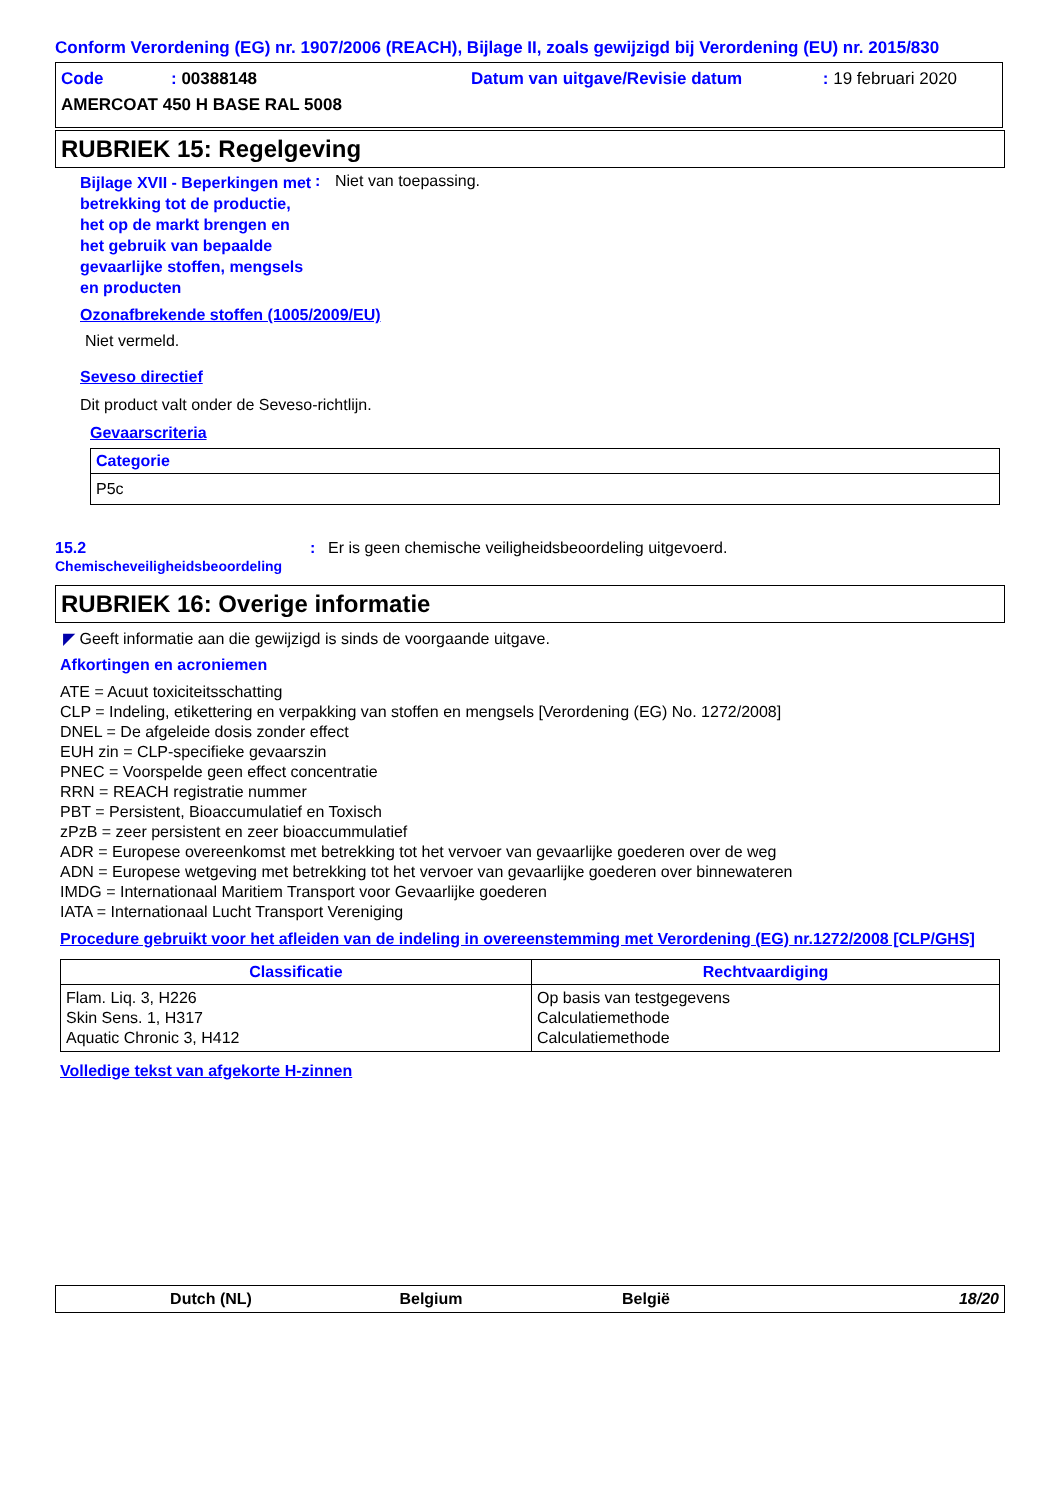Conform Verordening (EG) nr. 1907/2006 (REACH), Bijlage II, zoals gewijzigd bij Verordening (EU) nr. 2015/830
| Code | : 00388148 | Datum van uitgave/Revisie datum | : 19 februari 2020 |
| AMERCOAT 450 H BASE RAL 5008 | | | |
RUBRIEK 15: Regelgeving
Bijlage XVII - Beperkingen met betrekking tot de productie, het op de markt brengen en het gebruik van bepaalde gevaarlijke stoffen, mengsels en producten
: Niet van toepassing.
Ozonafbrekende stoffen (1005/2009/EU)
Niet vermeld.
Seveso directief
Dit product valt onder de Seveso-richtlijn.
Gevaarscriteria
| Categorie |
| --- |
| P5c |
15.2
Chemischeveiligheidsbeoordeling
: Er is geen chemische veiligheidsbeoordeling uitgevoerd.
RUBRIEK 16: Overige informatie
◤ Geeft informatie aan die gewijzigd is sinds de voorgaande uitgave.
Afkortingen en acroniemen
ATE = Acuut toxiciteitsschatting
CLP = Indeling, etikettering en verpakking van stoffen en mengsels [Verordening (EG) No. 1272/2008]
DNEL = De afgeleide dosis zonder effect
EUH zin = CLP-specifieke gevaarszin
PNEC = Voorspelde geen effect concentratie
RRN = REACH registratie nummer
PBT = Persistent, Bioaccumulatief en Toxisch
zPzB = zeer persistent en zeer bioaccummulatief
ADR = Europese overeenkomst met betrekking tot het vervoer van gevaarlijke goederen over de weg
ADN = Europese wetgeving met betrekking tot het vervoer van gevaarlijke goederen over binnewateren
IMDG = Internationaal Maritiem Transport voor Gevaarlijke goederen
IATA = Internationaal Lucht Transport Vereniging
Procedure gebruikt voor het afleiden van de indeling in overeenstemming met Verordening (EG) nr.1272/2008 [CLP/GHS]
| Classificatie | Rechtvaardiging |
| --- | --- |
| Flam. Liq. 3, H226 Skin Sens. 1, H317 Aquatic Chronic 3, H412 | Op basis van testgegevens Calculatiemethode Calculatiemethode |
Volledige tekst van afgekorte H-zinnen
Dutch (NL) Belgium België 18/20